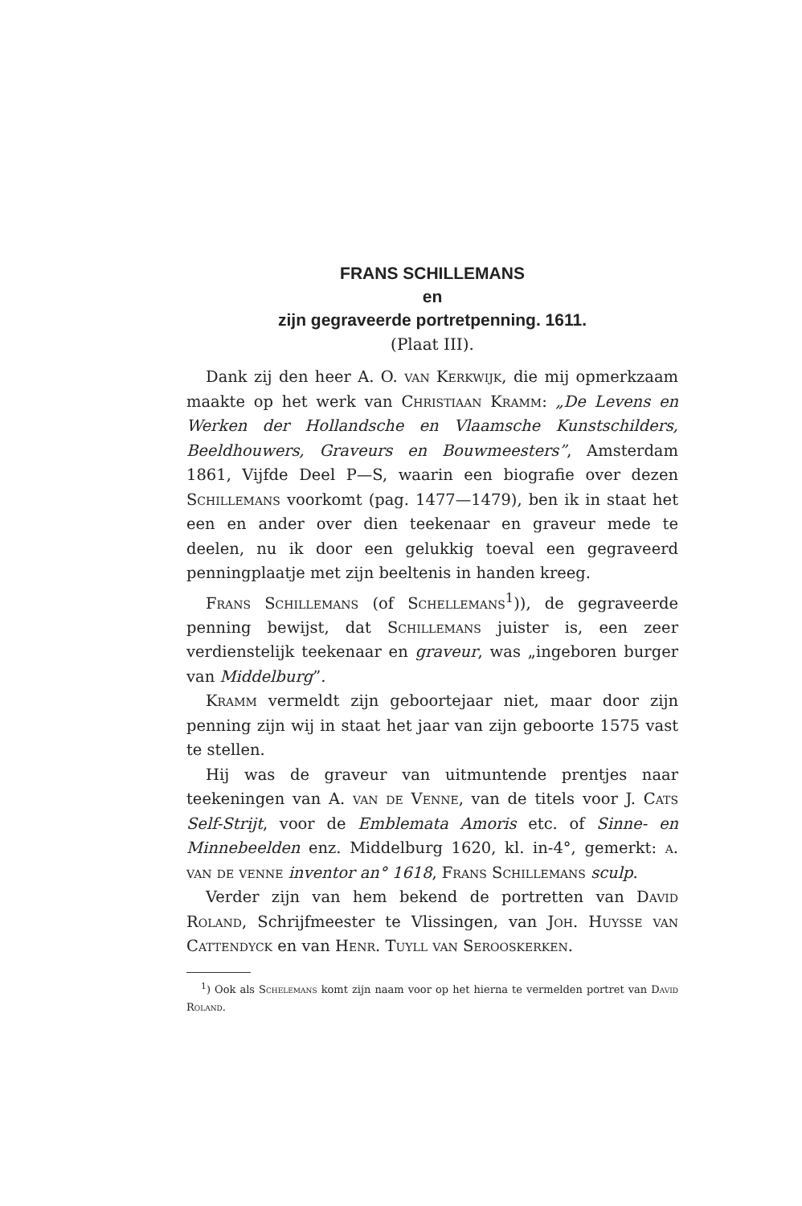FRANS SCHILLEMANS
en
zijn gegraveerde portretpenning. 1611.
(Plaat III).
Dank zij den heer A. O. van Kerkwijk, die mij opmerkzaam maakte op het werk van Christiaan Kramm: „De Levens en Werken der Hollandsche en Vlaamsche Kunstschilders, Beeldhouwers, Graveurs en Bouwmeesters”, Amsterdam 1861, Vijfde Deel P—S, waarin een biografie over dezen Schillemans voorkomt (pag. 1477—1479), ben ik in staat het een en ander over dien teekenaar en graveur mede te deelen, nu ik door een gelukkig toeval een gegraveerd penningplaatje met zijn beeltenis in handen kreeg.
Frans Schillemans (of Schellemans<sup>1</sup>)), de gegraveerde penning bewijst, dat Schillemans juister is, een zeer verdienstelijk teekenaar en graveur, was „ingeboren burger van Middelburg”.
Kramm vermeldt zijn geboortejaar niet, maar door zijn penning zijn wij in staat het jaar van zijn geboorte 1575 vast te stellen.
Hij was de graveur van uitmuntende prentjes naar teekeningen van A. van de Venne, van de titels voor J. Cats Self-Strijt, voor de Emblemata Amoris etc. of Sinne- en Minnebeelden enz. Middelburg 1620, kl. in-4°, gemerkt: a. van de venne inventor an° 1618, Frans Schillemans sculp.
Verder zijn van hem bekend de portretten van David Roland, Schrijfmeester te Vlissingen, van Joh. Huysse van Cattendyck en van Henr. Tuyll van Serooskerken.
<sup>1</sup>) Ook als Schelemans komt zijn naam voor op het hierna te vermelden portret van David Roland.